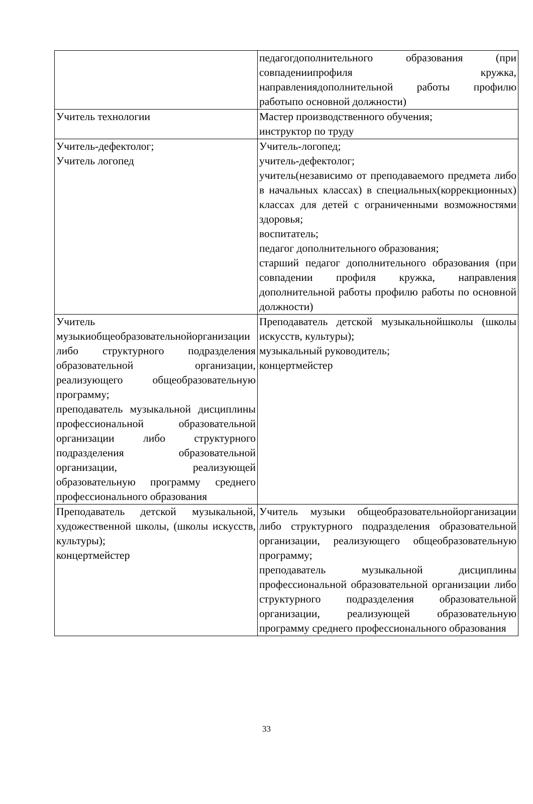| | педагогдополнительного образования (при совпадениипрофиля кружка, направлениядополнительной работы профилю работыпо основной должности) |
| Учитель технологии | Мастер производственного обучения; инструктор по труду |
| Учитель-дефектолог; Учитель логопед | Учитель-логопед; учитель-дефектолог; учитель(независимо от преподаваемого предмета либо в начальных классах) в специальных(коррекционных) классах для детей с ограниченными возможностями здоровья; воспитатель; педагог дополнительного образования; старший педагог дополнительного образования (при совпадении профиля кружка, направления дополнительной работы профилю работы по основной должности) |
| Учитель музыкиобщеобразовательнойорганизации либо структурного подразделения образовательной организации, реализующего общеобразовательную программу; преподаватель музыкальной дисциплины профессиональной образовательной организации либо структурного подразделения образовательной организации, реализующей образовательную программу среднего профессионального образования | Преподаватель детской музыкальнойшколы (школы искусств, культуры); музыкальный руководитель; концертмейстер |
| Преподаватель детской музыкальной, художественной школы, (школы искусств, культуры); концертмейстер | Учитель музыки общеобразовательнойорганизации либо структурного подразделения образовательной организации, реализующего общеобразовательную программу; преподаватель музыкальной дисциплины профессиональной образовательной организации либо структурного подразделения образовательной организации, реализующей образовательную программу среднего профессионального образования |
33